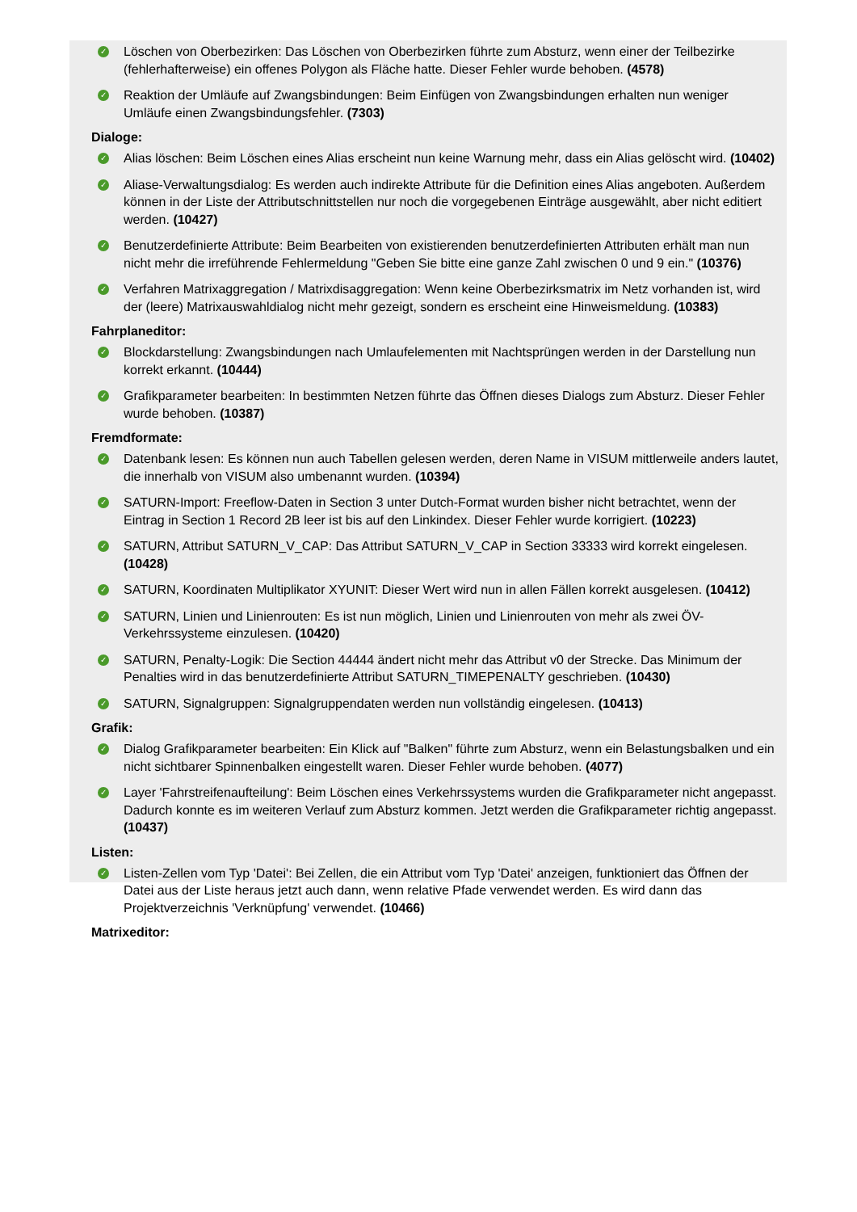✓ Löschen von Oberbezirken: Das Löschen von Oberbezirken führte zum Absturz, wenn einer der Teilbezirke (fehlerhafterweise) ein offenes Polygon als Fläche hatte. Dieser Fehler wurde behoben. (4578)
✓ Reaktion der Umläufe auf Zwangsbindungen: Beim Einfügen von Zwangsbindungen erhalten nun weniger Umläufe einen Zwangsbindungsfehler. (7303)
Dialoge:
✓ Alias löschen: Beim Löschen eines Alias erscheint nun keine Warnung mehr, dass ein Alias gelöscht wird. (10402)
✓ Aliase-Verwaltungsdialog: Es werden auch indirekte Attribute für die Definition eines Alias angeboten. Außerdem können in der Liste der Attributschnittstellen nur noch die vorgegebenen Einträge ausgewählt, aber nicht editiert werden. (10427)
✓ Benutzerdefinierte Attribute: Beim Bearbeiten von existierenden benutzerdefinierten Attributen erhält man nun nicht mehr die irreführende Fehlermeldung "Geben Sie bitte eine ganze Zahl zwischen 0 und 9 ein." (10376)
✓ Verfahren Matrixaggregation / Matrixdisaggregation: Wenn keine Oberbezirksmatrix im Netz vorhanden ist, wird der (leere) Matrixauswahldialog nicht mehr gezeigt, sondern es erscheint eine Hinweismeldung. (10383)
Fahrplaneditor:
✓ Blockdarstellung: Zwangsbindungen nach Umlaufelementen mit Nachtsprüngen werden in der Darstellung nun korrekt erkannt. (10444)
✓ Grafikparameter bearbeiten: In bestimmten Netzen führte das Öffnen dieses Dialogs zum Absturz. Dieser Fehler wurde behoben. (10387)
Fremdformate:
✓ Datenbank lesen: Es können nun auch Tabellen gelesen werden, deren Name in VISUM mittlerweile anders lautet, die innerhalb von VISUM also umbenannt wurden. (10394)
✓ SATURN-Import: Freeflow-Daten in Section 3 unter Dutch-Format wurden bisher nicht betrachtet, wenn der Eintrag in Section 1 Record 2B leer ist bis auf den Linkindex. Dieser Fehler wurde korrigiert. (10223)
✓ SATURN, Attribut SATURN_V_CAP: Das Attribut SATURN_V_CAP in Section 33333 wird korrekt eingelesen. (10428)
✓ SATURN, Koordinaten Multiplikator XYUNIT: Dieser Wert wird nun in allen Fällen korrekt ausgelesen. (10412)
✓ SATURN, Linien und Linienrouten: Es ist nun möglich, Linien und Linienrouten von mehr als zwei ÖV-Verkehrssysteme einzulesen. (10420)
✓ SATURN, Penalty-Logik: Die Section 44444 ändert nicht mehr das Attribut v0 der Strecke. Das Minimum der Penalties wird in das benutzerdefinierte Attribut SATURN_TIMEPENALTY geschrieben. (10430)
✓ SATURN, Signalgruppen: Signalgruppendaten werden nun vollständig eingelesen. (10413)
Grafik:
✓ Dialog Grafikparameter bearbeiten: Ein Klick auf "Balken" führte zum Absturz, wenn ein Belastungsbalken und ein nicht sichtbarer Spinnenbalken eingestellt waren. Dieser Fehler wurde behoben. (4077)
✓ Layer 'Fahrstreifenaufteilung': Beim Löschen eines Verkehrssystems wurden die Grafikparameter nicht angepasst. Dadurch konnte es im weiteren Verlauf zum Absturz kommen. Jetzt werden die Grafikparameter richtig angepasst. (10437)
Listen:
✓ Listen-Zellen vom Typ 'Datei': Bei Zellen, die ein Attribut vom Typ 'Datei' anzeigen, funktioniert das Öffnen der Datei aus der Liste heraus jetzt auch dann, wenn relative Pfade verwendet werden. Es wird dann das Projektverzeichnis 'Verknüpfung' verwendet. (10466)
Matrixeditor: